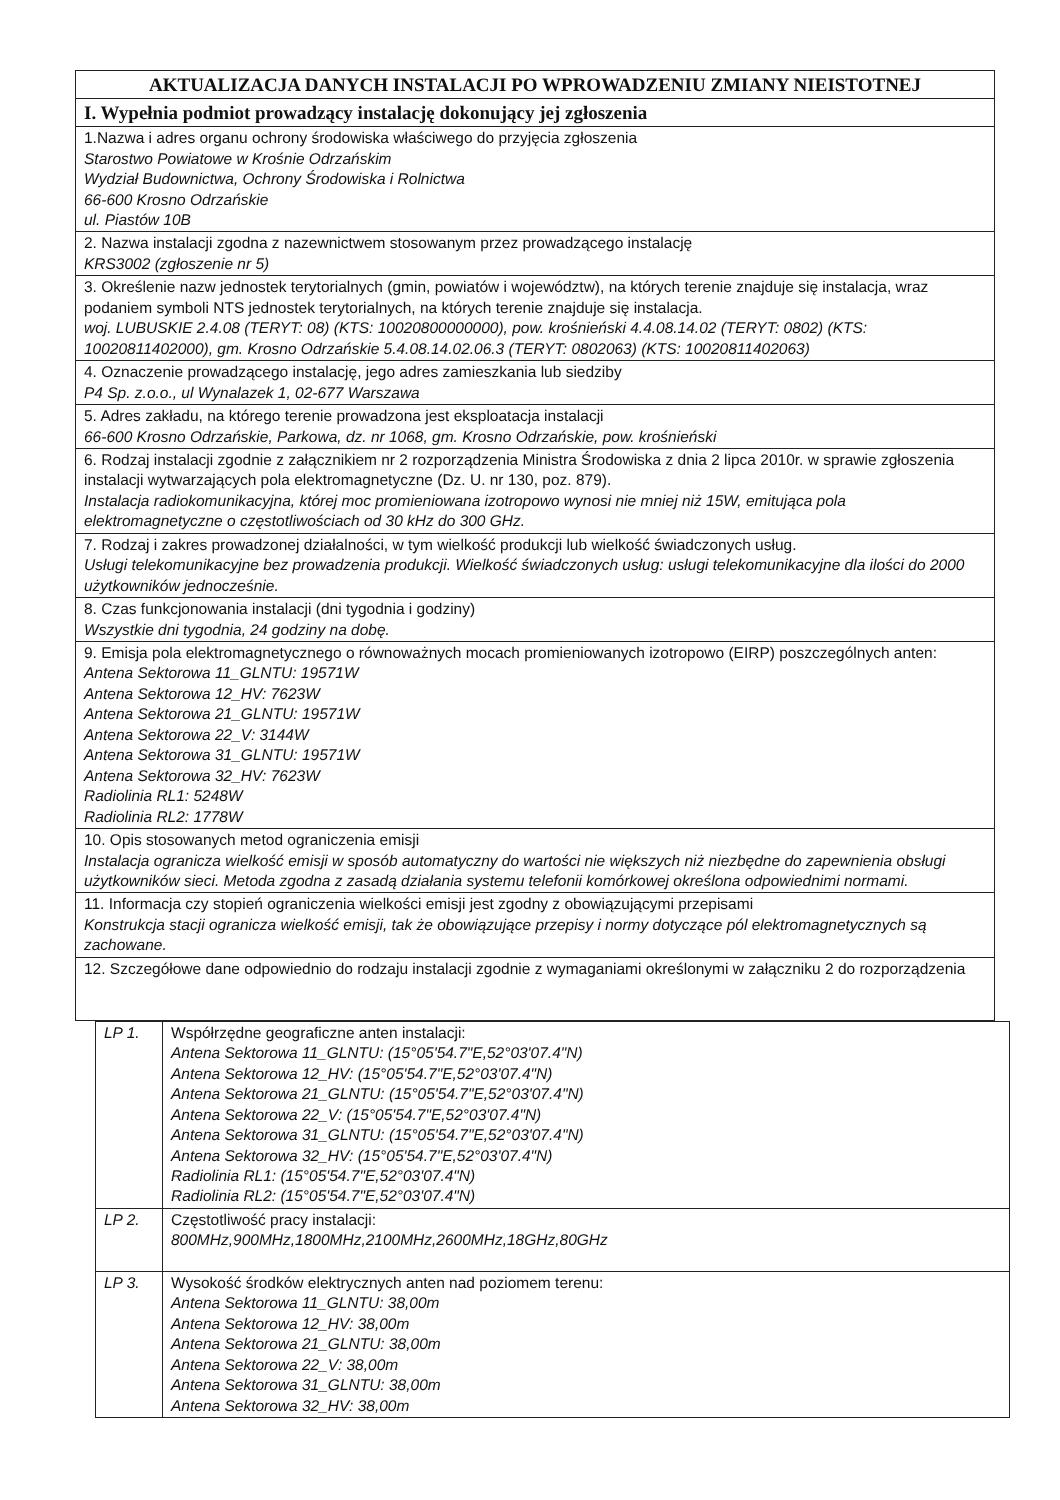| AKTUALIZACJA DANYCH INSTALACJI PO WPROWADZENIU ZMIANY NIEISTOTNEJ |
| --- |
| I. Wypełnia podmiot prowadzący instalację dokonujący jej zgłoszenia |
| 1.Nazwa i adres organu ochrony środowiska właściwego do przyjęcia zgłoszenia Starostwo Powiatowe w Krośnie Odrzańskim Wydział Budownictwa, Ochrony Środowiska i Rolnictwa 66-600 Krosno Odrzańskie ul. Piastów 10B |
| 2. Nazwa instalacji zgodna z nazewnictwem stosowanym przez prowadzącego instalację KRS3002 (zgłoszenie nr 5) |
| 3. Określenie nazw jednostek terytorialnych (gmin, powiatów i województw), na których terenie znajduje się instalacja, wraz podaniem symboli NTS jednostek terytorialnych, na których terenie znajduje się instalacja. woj. LUBUSKIE 2.4.08 (TERYT: 08) (KTS: 10020800000000), pow. krośnieński 4.4.08.14.02 (TERYT: 0802) (KTS: 10020811402000), gm. Krosno Odrzańskie 5.4.08.14.02.06.3 (TERYT: 0802063) (KTS: 10020811402063) |
| 4. Oznaczenie prowadzącego instalację, jego adres zamieszkania lub siedziby P4 Sp. z.o.o., ul Wynalazek 1, 02-677 Warszawa |
| 5. Adres zakładu, na którego terenie prowadzona jest eksploatacja instalacji 66-600 Krosno Odrzańskie, Parkowa, dz. nr 1068, gm. Krosno Odrzańskie, pow. krośnieński |
| 6. Rodzaj instalacji zgodnie z załącznikiem nr 2 rozporządzenia Ministra Środowiska z dnia 2 lipca 2010r. w sprawie zgłoszenia instalacji wytwarzających pola elektromagnetyczne (Dz. U. nr 130, poz. 879). Instalacja radiokomunikacyjna, której moc promieniowana izotropowo wynosi nie mniej niż 15W, emitująca pola elektromagnetyczne o częstotliwościach od 30 kHz do 300 GHz. |
| 7. Rodzaj i zakres prowadzonej działalności, w tym wielkość produkcji lub wielkość świadczonych usług. Usługi telekomunikacyjne bez prowadzenia produkcji. Wielkość świadczonych usług: usługi telekomunikacyjne dla ilości do 2000 użytkowników jednocześnie. |
| 8. Czas funkcjonowania instalacji (dni tygodnia i godziny) Wszystkie dni tygodnia, 24 godziny na dobę. |
| 9. Emisja pola elektromagnetycznego o równoważnych mocach promieniowanych izotropowo (EIRP) poszczególnych anten: Antena Sektorowa 11_GLNTU: 19571W Antena Sektorowa 12_HV: 7623W Antena Sektorowa 21_GLNTU: 19571W Antena Sektorowa 22_V: 3144W Antena Sektorowa 31_GLNTU: 19571W Antena Sektorowa 32_HV: 7623W Radiolinia RL1: 5248W Radiolinia RL2: 1778W |
| 10. Opis stosowanych metod ograniczenia emisji Instalacja ogranicza wielkość emisji w sposób automatyczny do wartości nie większych niż niezbędne do zapewnienia obsługi użytkowników sieci. Metoda zgodna z zasadą działania systemu telefonii komórkowej określona odpowiednimi normami. |
| 11. Informacja czy stopień ograniczenia wielkości emisji jest zgodny z obowiązującymi przepisami Konstrukcja stacji ogranicza wielkość emisji, tak że obowiązujące przepisy i normy dotyczące pól elektromagnetycznych są zachowane. |
| 12. Szczegółowe dane odpowiednio do rodzaju instalacji zgodnie z wymaganiami określonymi w załączniku 2 do rozporządzenia |
| LP 1. | Współrzędne geograficzne anten instalacji: Antena Sektorowa 11_GLNTU: (15°05'54.7"E,52°03'07.4"N) Antena Sektorowa 12_HV: (15°05'54.7"E,52°03'07.4"N) Antena Sektorowa 21_GLNTU: (15°05'54.7"E,52°03'07.4"N) Antena Sektorowa 22_V: (15°05'54.7"E,52°03'07.4"N) Antena Sektorowa 31_GLNTU: (15°05'54.7"E,52°03'07.4"N) Antena Sektorowa 32_HV: (15°05'54.7"E,52°03'07.4"N) Radiolinia RL1: (15°05'54.7"E,52°03'07.4"N) Radiolinia RL2: (15°05'54.7"E,52°03'07.4"N) |
| LP 2. | Częstotliwość pracy instalacji: 800MHz,900MHz,1800MHz,2100MHz,2600MHz,18GHz,80GHz |
| LP 3. | Wysokość środków elektrycznych anten nad poziomem terenu: Antena Sektorowa 11_GLNTU: 38,00m Antena Sektorowa 12_HV: 38,00m Antena Sektorowa 21_GLNTU: 38,00m Antena Sektorowa 22_V: 38,00m Antena Sektorowa 31_GLNTU: 38,00m Antena Sektorowa 32_HV: 38,00m |